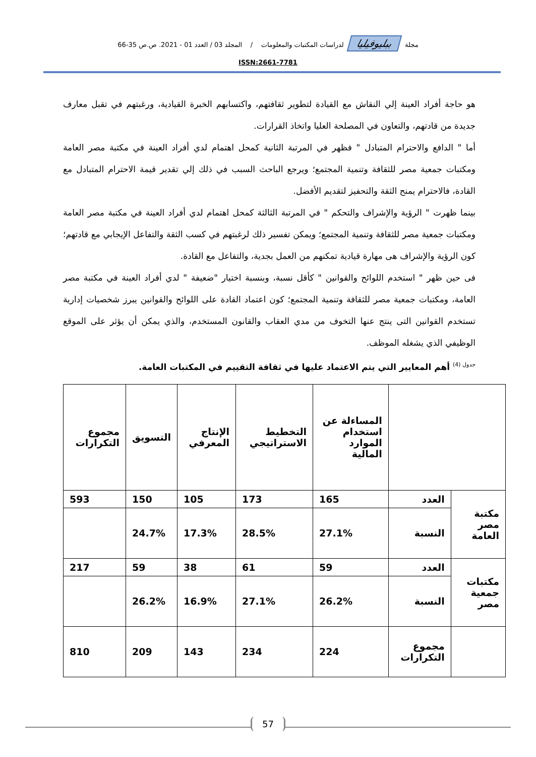مجلة ببليوفيليا لدراسات المكتبات والمعلومات / المجلد 03 / العدد 01 - 2021. ص.ص 35-66
ISSN:2661-7781
هو حاجة أفراد العينة إلي النقاش مع القيادة لتطوير ثقافتهم، واكتسابهم الخبرة القيادية، ورغبتهم في تقبل معارف جديدة من قادتهم، والتعاون في المصلحة العليا واتخاذ القرارات.
أما " الدافع والاحترام المتبادل " فظهر في المرتبة الثانية كمحل اهتمام لدي أفراد العينة في مكتبة مصر العامة ومكتبات جمعية مصر للثقافة وتنمية المجتمع؛ ويرجع الباحث السبب في ذلك إلي تقدير قيمة الاحترام المتبادل مع القادة، فالاحترام يمنح الثقة والتحفيز لتقديم الأفضل.
بينما ظهرت " الرؤية والإشراف والتحكم " في المرتبة الثالثة كمحل اهتمام لدي أفراد العينة في مكتبة مصر العامة ومكتبات جمعية مصر للثقافة وتنمية المجتمع؛ ويمكن تفسير ذلك لرغبتهم في كسب الثقة والتفاعل الإيجابي مع قادتهم؛ كون الرؤية والإشراف هى مهارة قيادية تمكنهم من العمل بجدية، والتفاعل مع القادة.
فى حين ظهر " استخدم اللوائح والقوانين " كأقل نسبة، وبنسبة اختيار "ضعيفة " لدي أفراد العينة في مكتبة مصر العامة، ومكتبات جمعية مصر للثقافة وتنمية المجتمع؛ كون اعتماد القادة على اللوائح والقوانين يبرز شخصيات إدارية تستخدم القوانين التى ينتج عنها التخوف من مدي العقاب والقانون المستخدم، والذي يمكن أن يؤثر على الموقع الوظيفي الذي يشغله الموظف.
<sup>جدول (4)</sup> أهم المعايير التي يتم الاعتماد عليها في ثقافة التقييم في المكتبات العامة.
| | | المساءلة عن استخدام الموارد المالية | التخطيط الاستراتيجي | الإنتاج المعرفي | التسويق | مجموع التكرارات |
| مكتبة مصر العامة | العدد | 165 | 173 | 105 | 150 | 593 |
| | النسبة | 27.1% | 28.5% | 17.3% | 24.7% | |
| مكتبات جمعية مصر | العدد | 59 | 61 | 38 | 59 | 217 |
| | النسبة | 26.2% | 27.1% | 16.9% | 26.2% | |
| | مجموع التكرارات | 224 | 234 | 143 | 209 | 810 |
57